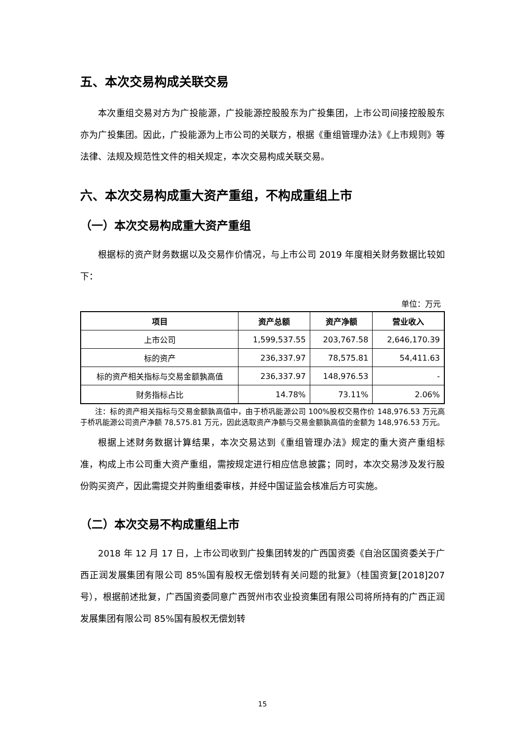五、本次交易构成关联交易
本次重组交易对方为广投能源，广投能源控股股东为广投集团，上市公司间接控股股东亦为广投集团。因此，广投能源为上市公司的关联方，根据《重组管理办法》《上市规则》等法律、法规及规范性文件的相关规定，本次交易构成关联交易。
六、本次交易构成重大资产重组，不构成重组上市
（一）本次交易构成重大资产重组
根据标的资产财务数据以及交易作价情况，与上市公司 2019 年度相关财务数据比较如下：
单位：万元
| 项目 | 资产总额 | 资产净额 | 营业收入 |
| --- | --- | --- | --- |
| 上市公司 | 1,599,537.55 | 203,767.58 | 2,646,170.39 |
| 标的资产 | 236,337.97 | 78,575.81 | 54,411.63 |
| 标的资产相关指标与交易金额孰高值 | 236,337.97 | 148,976.53 | - |
| 财务指标占比 | 14.78% | 73.11% | 2.06% |
注：标的资产相关指标与交易金额孰高值中，由于桥巩能源公司 100%股权交易作价 148,976.53 万元高于桥巩能源公司资产净额 78,575.81 万元，因此选取资产净额与交易金额孰高值的金额为 148,976.53 万元。
根据上述财务数据计算结果，本次交易达到《重组管理办法》规定的重大资产重组标准，构成上市公司重大资产重组，需按规定进行相应信息披露；同时，本次交易涉及发行股份购买资产，因此需提交并购重组委审核，并经中国证监会核准后方可实施。
（二）本次交易不构成重组上市
2018 年 12 月 17 日，上市公司收到广投集团转发的广西国资委《自治区国资委关于广西正润发展集团有限公司 85%国有股权无偿划转有关问题的批复》（桂国资复[2018]207 号），根据前述批复，广西国资委同意广西贺州市农业投资集团有限公司将所持有的广西正润发展集团有限公司 85%国有股权无偿划转
15